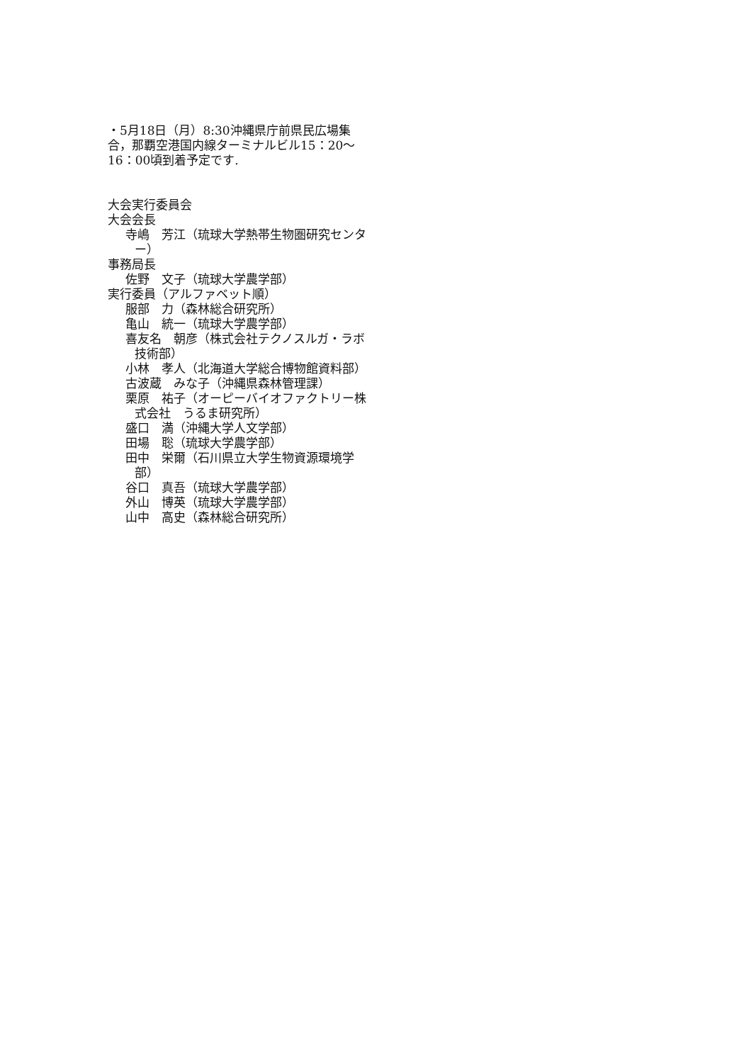・5月18日（月）8:30沖縄県庁前県民広場集合，那覇空港国内線ターミナルビル15：20～16：00頃到着予定です.
大会実行委員会
大会会長
寺嶋　芳江（琉球大学熱帯生物圏研究センター）
事務局長
佐野　文子（琉球大学農学部）
実行委員（アルファベット順）
服部　力（森林総合研究所）
亀山　統一（琉球大学農学部）
喜友名　朝彦（株式会社テクノスルガ・ラボ　技術部）
小林　孝人（北海道大学総合博物館資料部）
古波蔵　みな子（沖縄県森林管理課）
栗原　祐子（オーピーバイオファクトリー株式会社　うるま研究所）
盛口　満（沖縄大学人文学部）
田場　聡（琉球大学農学部）
田中　栄爾（石川県立大学生物資源環境学部）
谷口　真吾（琉球大学農学部）
外山　博英（琉球大学農学部）
山中　高史（森林総合研究所）